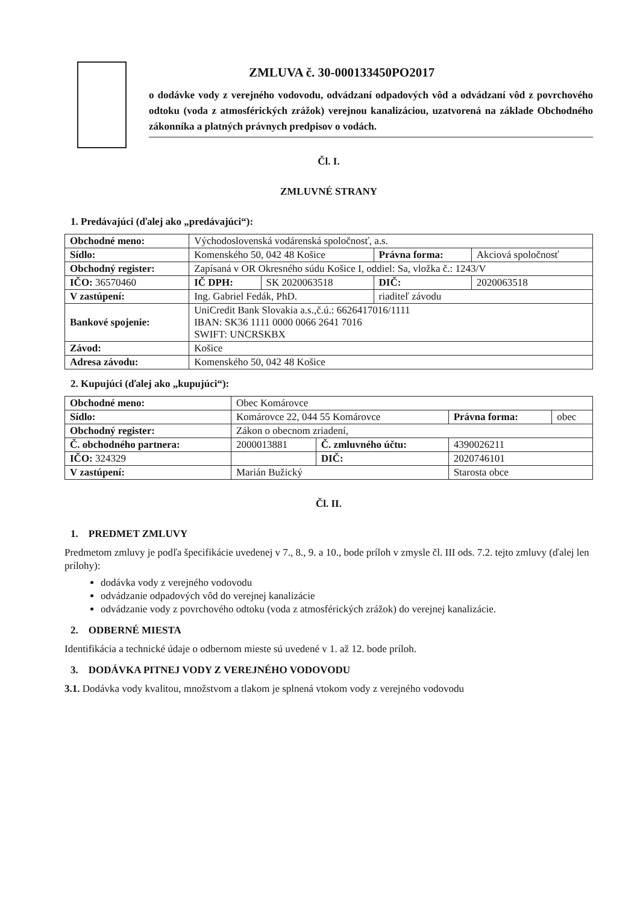ZMLUVA č. 30-000133450PO2017
o dodávke vody z verejného vodovodu, odvádzaní odpadových vôd a odvádzaní vôd z povrchového odtoku (voda z atmosférických zrážok) verejnou kanalizáciou, uzatvorená na základe Obchodného zákonníka a platných právnych predpisov o vodách.
Čl. I.
ZMLUVNÉ STRANY
1. Predávajúci (ďalej ako „predávajúci“):
| Obchodné meno: | Východoslovenská vodárenská spoločnosť, a.s. | | | | |
| Sídlo: | Komenského 50, 042 48 Košice | | Právna forma: | | Akciová spoločnosť |
| Obchodný register: | Zapísaná v OR Okresného súdu Košice I, oddiel: Sa, vložka č.: 1243/V | | | | |
| IČO: 36570460 | IČ DPH: | SK 2020063518 | DIČ: | 2020063518 | |
| V zastúpení: | Ing. Gabriel Fedák, PhD. | | riaditeľ závodu | | |
| Bankové spojenie: | UniCredit Bank Slovakia a.s.,č.ú.: 6626417016/1111 IBAN: SK36 1111 0000 0066 2641 7016 SWIFT: UNCRSKBX | | | | |
| Závod: | Košice | | | | |
| Adresa závodu: | Komenského 50, 042 48 Košice | | | | |
2. Kupujúci (ďalej ako „kupujúci“):
| Obchodné meno: | Obec Komárovce | | | |
| Sídlo: | Komárovce 22, 044 55 Komárovce | | Právna forma: | obec |
| Obchodný register: | Zákon o obecnom zriadení, | | | |
| Č. obchodného partnera: | 2000013881 | Č. zmluvného účtu: | 4390026211 | |
| IČO: 324329 | | DIČ: | 2020746101 | |
| V zastúpení: | Marián Bužický | | Starosta obce | |
Čl. II.
1. PREDMET ZMLUVY
Predmetom zmluvy je podľa špecifikácie uvedenej v 7., 8., 9. a 10., bode príloh v zmysle čl. III ods. 7.2. tejto zmluvy (ďalej len prílohy):
dodávka vody z verejného vodovodu
odvádzanie odpadových vôd do verejnej kanalizácie
odvádzanie vody z povrchového odtoku (voda z atmosférických zrážok) do verejnej kanalizácie.
2. ODBERNÉ MIESTA
Identifikácia a technické údaje o odbernom mieste sú uvedené v 1. až 12. bode príloh.
3. DODÁVKA PITNEJ VODY Z VEREJNÉHO VODOVODU
3.1. Dodávka vody kvalitou, množstvom a tlakom je splnená vtokom vody z verejného vodovodu